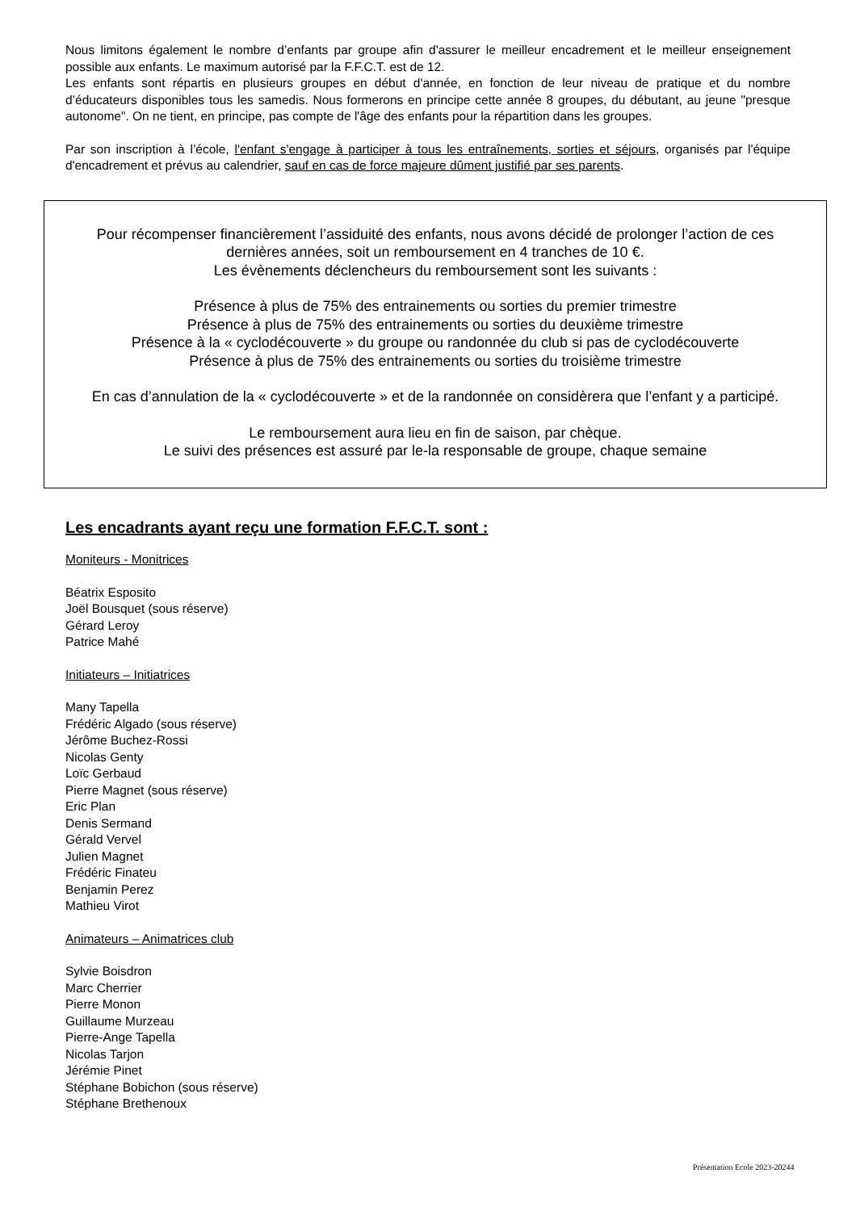Nous limitons également le nombre d’enfants par groupe afin d'assurer le meilleur encadrement et le meilleur enseignement possible aux enfants. Le maximum autorisé par la F.F.C.T. est de 12.
Les enfants sont répartis en plusieurs groupes en début d'année, en fonction de leur niveau de pratique et du nombre d’éducateurs disponibles tous les samedis. Nous formerons en principe cette année 8 groupes, du débutant, au jeune "presque autonome". On ne tient, en principe, pas compte de l'âge des enfants pour la répartition dans les groupes.
Par son inscription à l’école, l'enfant s'engage à participer à tous les entraînements, sorties et séjours, organisés par l'équipe d'encadrement et prévus au calendrier, sauf en cas de force majeure dûment justifié par ses parents.
Pour récompenser financièrement l’assiduité des enfants, nous avons décidé de prolonger l’action de ces
dernières années, soit un remboursement en 4 tranches de 10 €.
Les évènements déclencheurs du remboursement sont les suivants :
Présence à plus de 75% des entrainements ou sorties du premier trimestre
Présence à plus de 75% des entrainements ou sorties du deuxième trimestre
Présence à la « cyclodécouverte » du groupe ou randonnée du club si pas de cyclodécouverte
Présence à plus de 75% des entrainements ou sorties du troisième trimestre
En cas d’annulation de la « cyclodécouverte » et de la randonnée on considèrera que l’enfant y a participé.
Le remboursement aura lieu en fin de saison, par chèque.
Le suivi des présences est assuré par le-la responsable de groupe, chaque semaine
Les encadrants ayant reçu une formation F.F.C.T. sont :
Moniteurs - Monitrices
Béatrix Esposito
Joël Bousquet (sous réserve)
Gérard Leroy
Patrice Mahé
Initiateurs – Initiatrices
Many Tapella
Frédéric Algado (sous réserve)
Jérôme Buchez-Rossi
Nicolas Genty
Loïc Gerbaud
Pierre Magnet (sous réserve)
Eric Plan
Denis Sermand
Gérald Vervel
Julien Magnet
Frédéric Finateu
Benjamin Perez
Mathieu Virot
Animateurs – Animatrices club
Sylvie Boisdron
Marc Cherrier
Pierre Monon
Guillaume Murzeau
Pierre-Ange Tapella
Nicolas Tarjon
Jérémie Pinet
Stéphane Bobichon (sous réserve)
Stéphane Brethenoux
Présentation Ecole 2023-20244